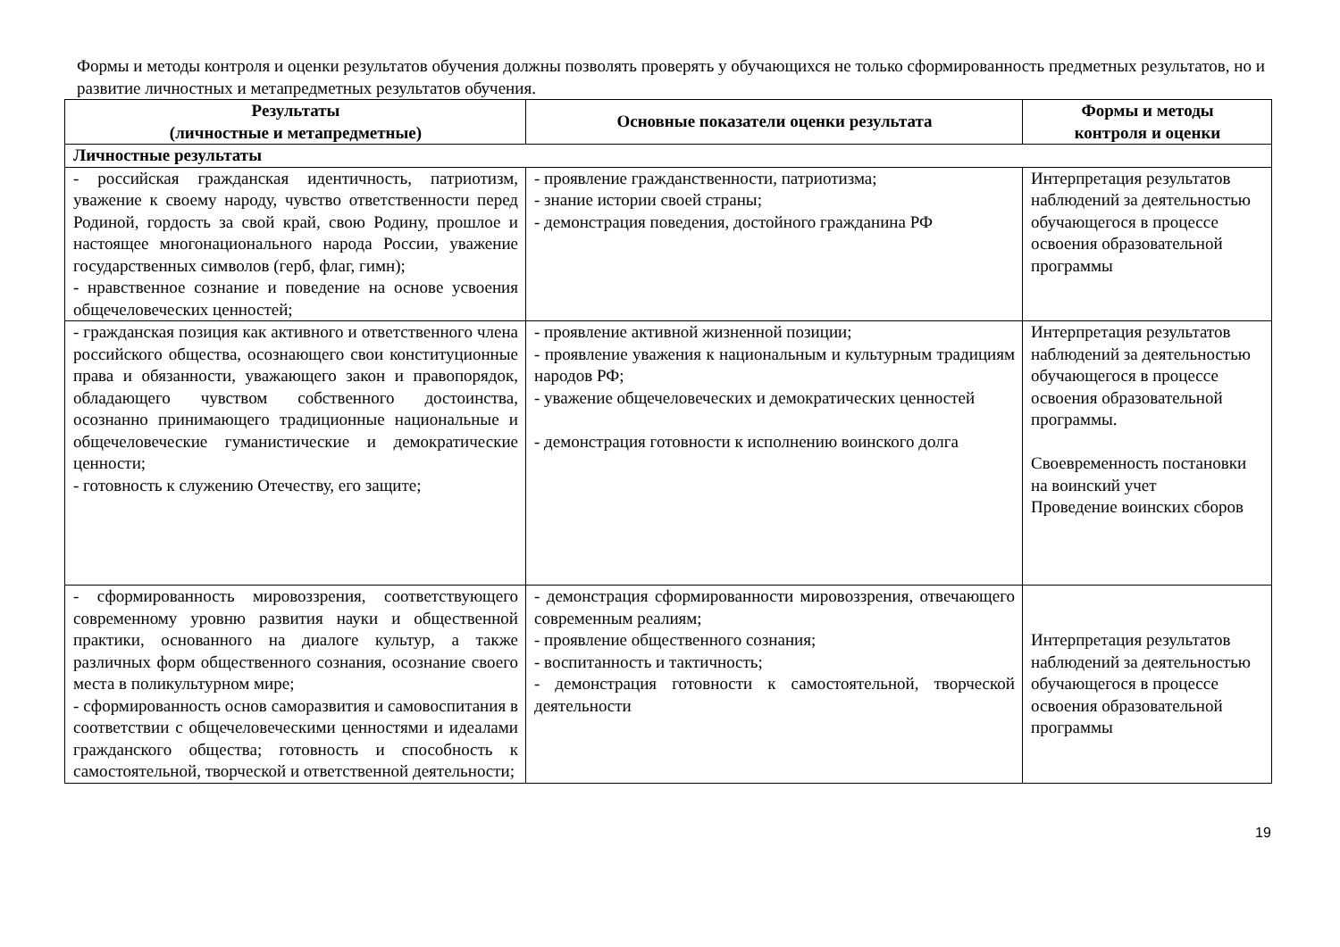Формы и методы контроля и оценки результатов обучения должны позволять проверять у обучающихся не только сформированность предметных результатов, но и развитие личностных и метапредметных результатов обучения.
| Результаты (личностные и метапредметные) | Основные показатели оценки результата | Формы и методы контроля и оценки |
| --- | --- | --- |
| Личностные результаты | | |
| - российская гражданская идентичность, патриотизм, уважение к своему народу, чувство ответственности перед Родиной, гордость за свой край, свою Родину, прошлое и настоящее многонационального народа России, уважение государственных символов (герб, флаг, гимн); - нравственное сознание и поведение на основе усвоения общечеловеческих ценностей; | - проявление гражданственности, патриотизма; - знание истории своей страны; - демонстрация поведения, достойного гражданина РФ | Интерпретация результатов наблюдений за деятельностью обучающегося в процессе освоения образовательной программы |
| - гражданская позиция как активного и ответственного члена российского общества, осознающего свои конституционные права и обязанности, уважающего закон и правопорядок, обладающего чувством собственного достоинства, осознанно принимающего традиционные национальные и общечеловеческие гуманистические и демократические ценности; - готовность к служению Отечеству, его защите; | - проявление активной жизненной позиции; - проявление уважения к национальным и культурным традициям народов РФ; - уважение общечеловеческих и демократических ценностей - демонстрация готовности к исполнению воинского долга | Интерпретация результатов наблюдений за деятельностью обучающегося в процессе освоения образовательной программы. Своевременность постановки на воинский учет Проведение воинских сборов |
| - сформированность мировоззрения, соответствующего современному уровню развития науки и общественной практики, основанного на диалоге культур, а также различных форм общественного сознания, осознание своего места в поликультурном мире; - сформированность основ саморазвития и самовоспитания в соответствии с общечеловеческими ценностями и идеалами гражданского общества; готовность и способность к самостоятельной, творческой и ответственной деятельности; | - демонстрация сформированности мировоззрения, отвечающего современным реалиям; - проявление общественного сознания; - воспитанность и тактичность; - демонстрация готовности к самостоятельной, творческой деятельности | Интерпретация результатов наблюдений за деятельностью обучающегося в процессе освоения образовательной программы |
19